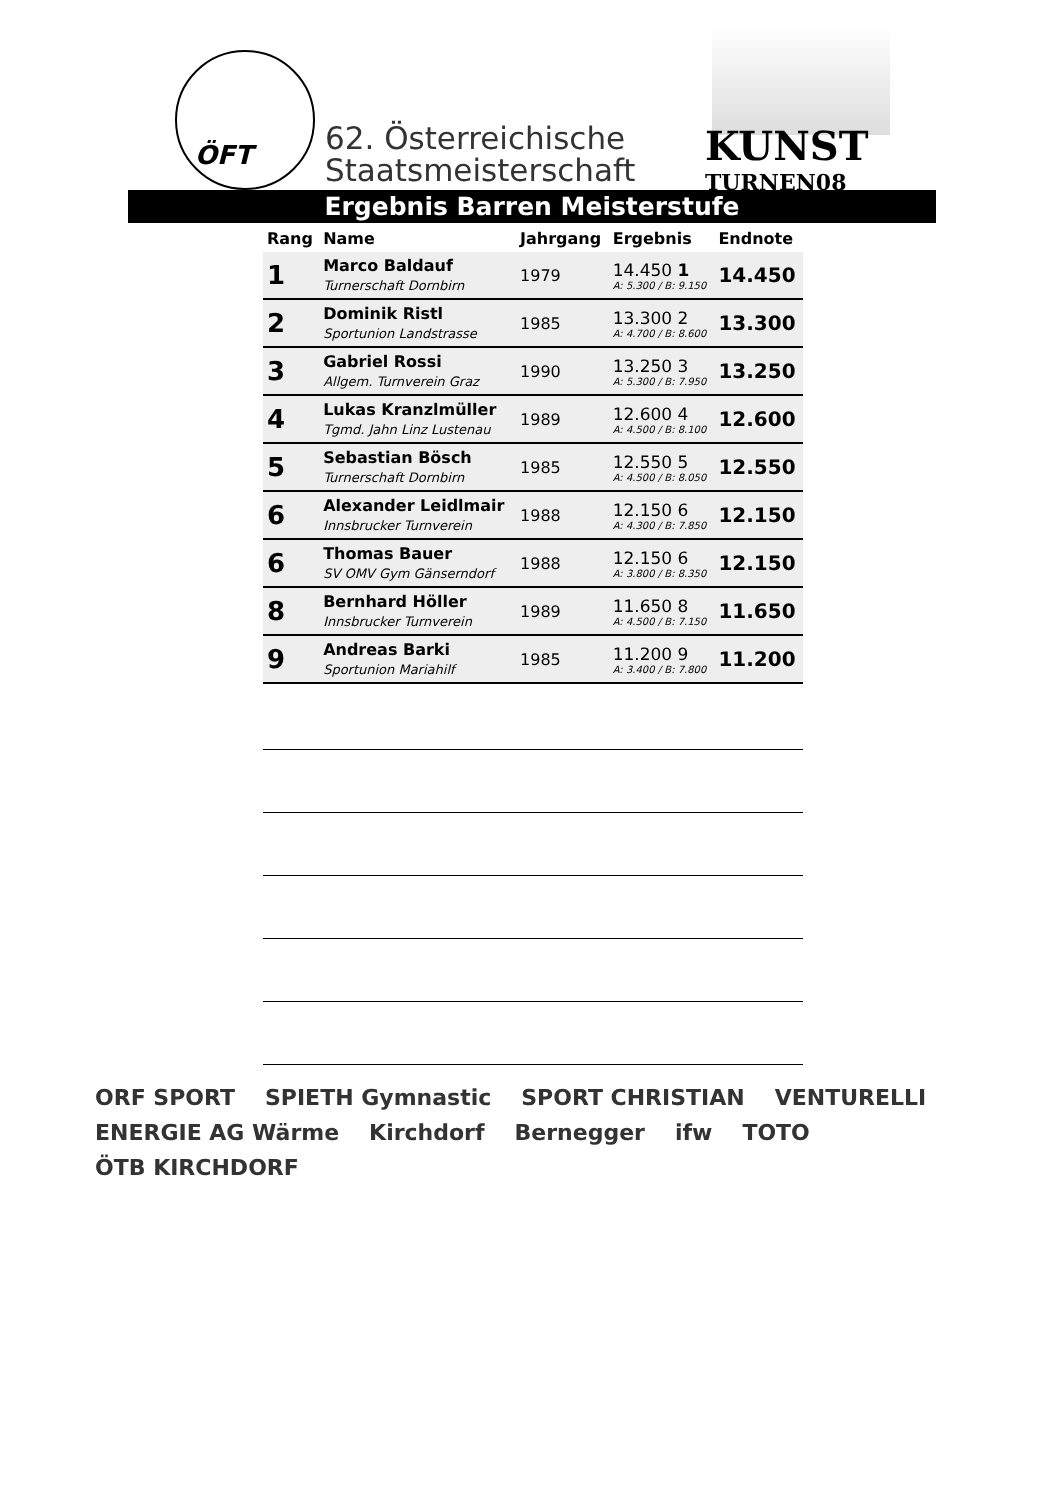ÖFT
62. Österreichische
Staatsmeisterschaft
KUNST
TURNEN08
Ergebnis Barren Meisterstufe
| Rang | Name | Jahrgang | Ergebnis | Endnote |
| --- | --- | --- | --- | --- |
| 1 | Marco Baldauf Turnerschaft Dornbirn | 1979 | 14.450 1 A: 5.300 / B: 9.150 | 14.450 |
| 2 | Dominik Ristl Sportunion Landstrasse | 1985 | 13.300 2 A: 4.700 / B: 8.600 | 13.300 |
| 3 | Gabriel Rossi Allgem. Turnverein Graz | 1990 | 13.250 3 A: 5.300 / B: 7.950 | 13.250 |
| 4 | Lukas Kranzlmüller Tgmd. Jahn Linz Lustenau | 1989 | 12.600 4 A: 4.500 / B: 8.100 | 12.600 |
| 5 | Sebastian Bösch Turnerschaft Dornbirn | 1985 | 12.550 5 A: 4.500 / B: 8.050 | 12.550 |
| 6 | Alexander Leidlmair Innsbrucker Turnverein | 1988 | 12.150 6 A: 4.300 / B: 7.850 | 12.150 |
| 6 | Thomas Bauer SV OMV Gym Gänserndorf | 1988 | 12.150 6 A: 3.800 / B: 8.350 | 12.150 |
| 8 | Bernhard Höller Innsbrucker Turnverein | 1989 | 11.650 8 A: 4.500 / B: 7.150 | 11.650 |
| 9 | Andreas Barki Sportunion Mariahilf | 1985 | 11.200 9 A: 3.400 / B: 7.800 | 11.200 |
ORF SPORT SPIETH Gymnastic SPORT CHRISTIAN VENTURELLI ENERGIE AG Wärme Kirchdorf Bernegger ifw TOTO ÖTB KIRCHDORF